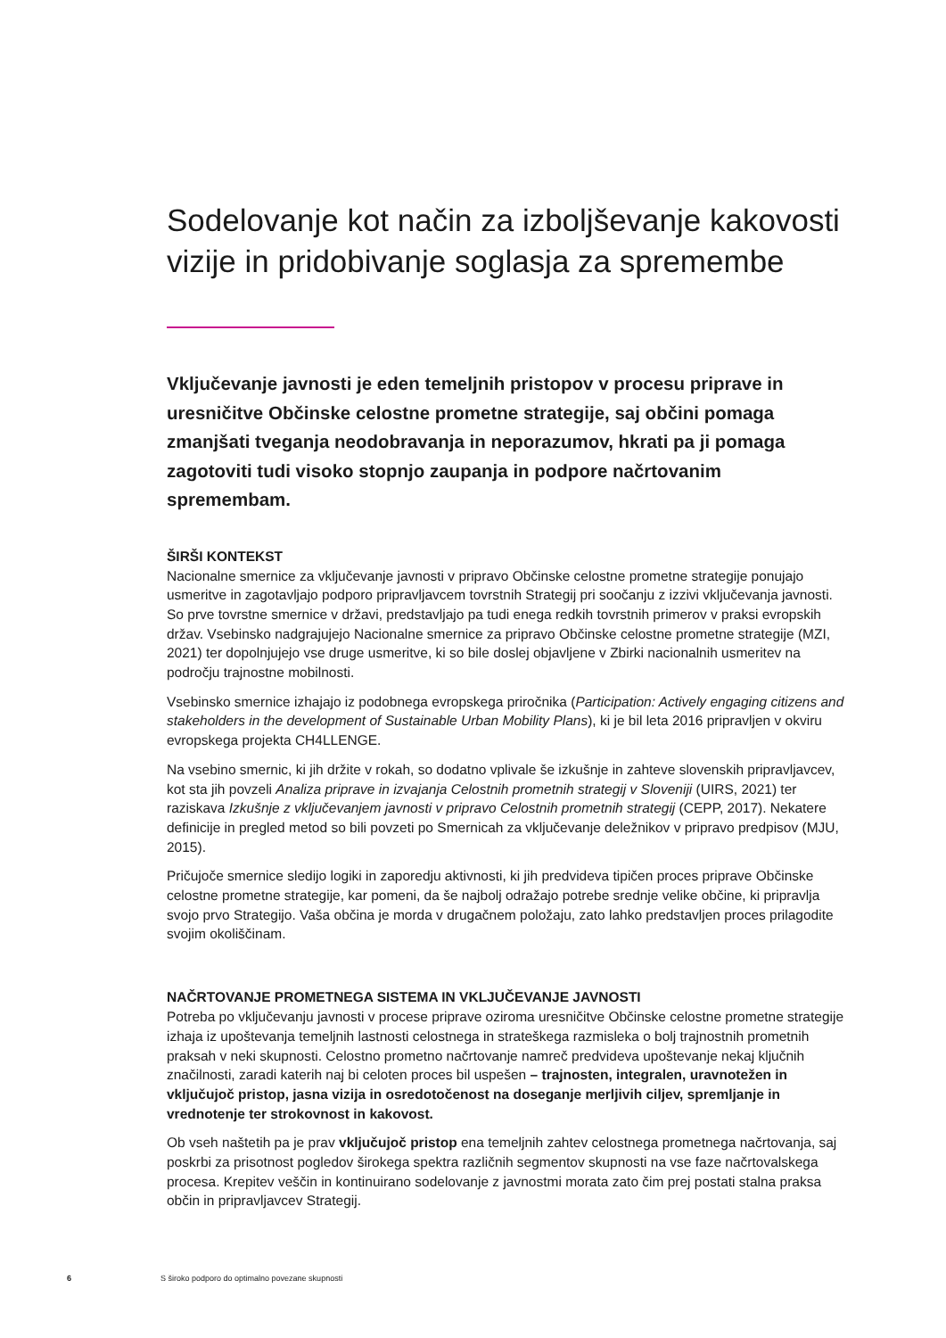Sodelovanje kot način za izboljševanje kakovosti vizije in pridobivanje soglasja za spremembe
Vključevanje javnosti je eden temeljnih pristopov v procesu priprave in uresničitve Občinske celostne prometne strategije, saj občini pomaga zmanjšati tveganja neodobravanja in neporazumov, hkrati pa ji pomaga zagotoviti tudi visoko stopnjo zaupanja in podpore načrtovanim spremembam.
ŠIRŠI KONTEKST
Nacionalne smernice za vključevanje javnosti v pripravo Občinske celostne prometne strategije ponujajo usmeritve in zagotavljajo podporo pripravljavcem tovrstnih Strategij pri soočanju z izzivi vključevanja javnosti. So prve tovrstne smernice v državi, predstavljajo pa tudi enega redkih tovrstnih primerov v praksi evropskih držav. Vsebinsko nadgrajujejo Nacionalne smernice za pripravo Občinske celostne prometne strategije (MZI, 2021) ter dopolnjujejo vse druge usmeritve, ki so bile doslej objavljene v Zbirki nacionalnih usmeritev na področju trajnostne mobilnosti.
Vsebinsko smernice izhajajo iz podobnega evropskega priročnika (Participation: Actively engaging citizens and stakeholders in the development of Sustainable Urban Mobility Plans), ki je bil leta 2016 pripravljen v okviru evropskega projekta CH4LLENGE.
Na vsebino smernic, ki jih držite v rokah, so dodatno vplivale še izkušnje in zahteve slovenskih pripravljavcev, kot sta jih povzeli Analiza priprave in izvajanja Celostnih prometnih strategij v Sloveniji (UIRS, 2021) ter raziskava Izkušnje z vključevanjem javnosti v pripravo Celostnih prometnih strategij (CEPP, 2017). Nekatere definicije in pregled metod so bili povzeti po Smernicah za vključevanje deležnikov v pripravo predpisov (MJU, 2015).
Pričujoče smernice sledijo logiki in zaporedju aktivnosti, ki jih predvideva tipičen proces priprave Občinske celostne prometne strategije, kar pomeni, da še najbolj odražajo potrebe srednje velike občine, ki pripravlja svojo prvo Strategijo. Vaša občina je morda v drugačnem položaju, zato lahko predstavljen proces prilagodite svojim okoliščinam.
NAČRTOVANJE PROMETNEGA SISTEMA IN VKLJUČEVANJE JAVNOSTI
Potreba po vključevanju javnosti v procese priprave oziroma uresničitve Občinske celostne prometne strategije izhaja iz upoštevanja temeljnih lastnosti celostnega in strateškega razmisleka o bolj trajnostnih prometnih praksah v neki skupnosti. Celostno prometno načrtovanje namreč predvideva upoštevanje nekaj ključnih značilnosti, zaradi katerih naj bi celoten proces bil uspešen – trajnosten, integralen, uravnotežen in vključujoč pristop, jasna vizija in osredotočenost na doseganje merljivih ciljev, spremljanje in vrednotenje ter strokovnost in kakovost.
Ob vseh naštetih pa je prav vključujoč pristop ena temeljnih zahtev celostnega prometnega načrtovanja, saj poskrbi za prisotnost pogledov širokega spektra različnih segmentov skupnosti na vse faze načrtovalskega procesa. Krepitev veščin in kontinuirano sodelovanje z javnostmi morata zato čim prej postati stalna praksa občin in pripravljavcev Strategij.
6 S široko podporo do optimalno povezane skupnosti